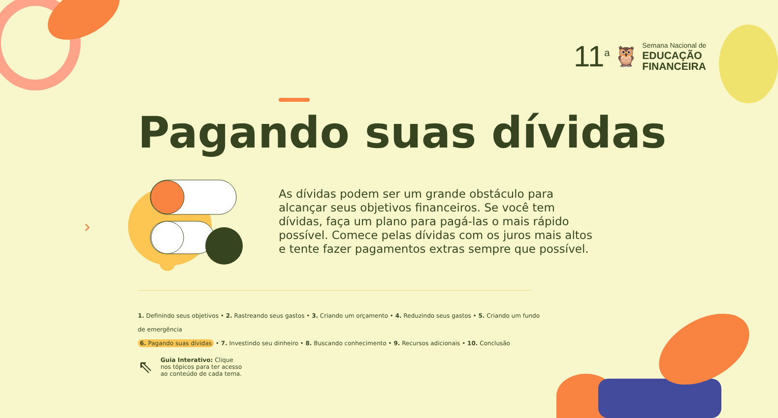11<sup>a</sup> 🦉
Semana Nacional de
EDUCAÇÃO FINANCEIRA
Pagando suas dívidas
›
As dívidas podem ser um grande obstáculo para alcançar seus objetivos financeiros. Se você tem dívidas, faça um plano para pagá-las o mais rápido possível. Comece pelas dívidas com os juros mais altos e tente fazer pagamentos extras sempre que possível.
1. Definindo seus objetivos • 2. Rastreando seus gastos • 3. Criando um orçamento • 4. Reduzindo seus gastos • 5. Criando um fundo de emergência
6. Pagando suas dívidas • 7. Investindo seu dinheiro • 8. Buscando conhecimento • 9. Recursos adicionais • 10. Conclusão
⇖
Guia Interativo: Clique
nos tópicos para ter acesso
ao conteúdo de cada tema.